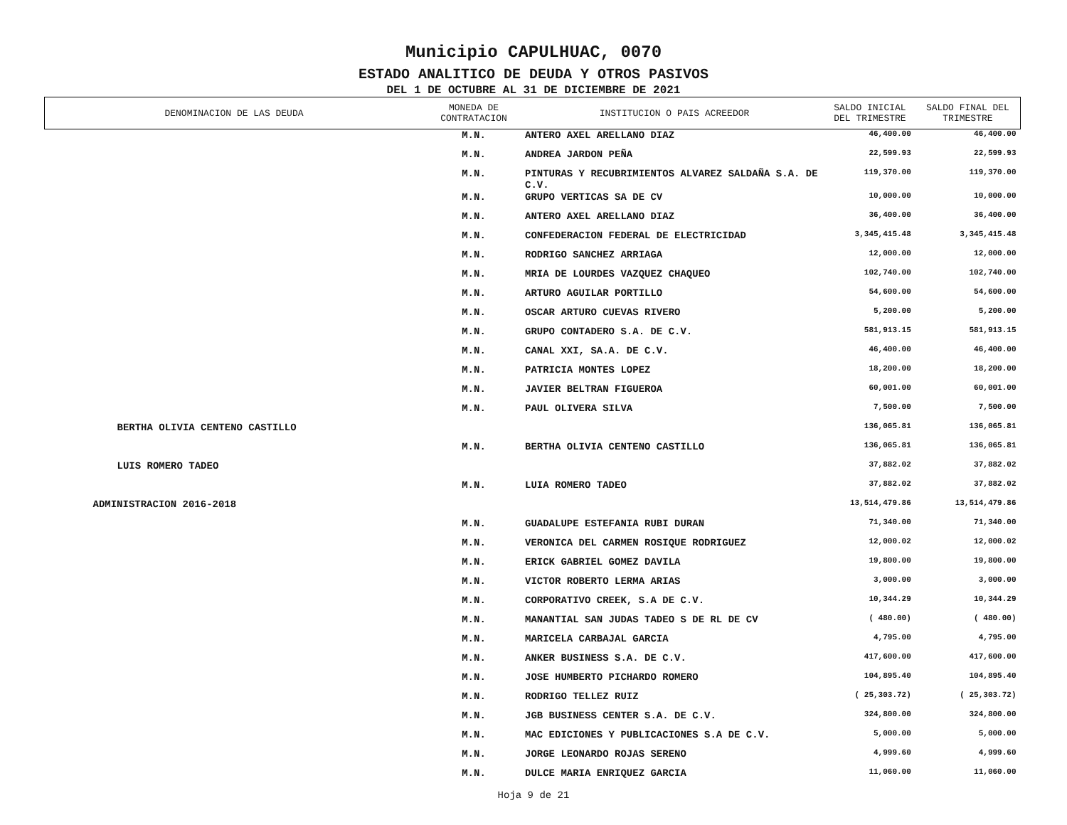Municipio CAPULHUAC, 0070
ESTADO ANALITICO DE DEUDA Y OTROS PASIVOS
DEL 1 DE OCTUBRE AL 31 DE DICIEMBRE DE 2021
| DENOMINACION DE LAS DEUDA | MONEDA DE CONTRATACION | INSTITUCION O PAIS ACREEDOR | SALDO INICIAL DEL TRIMESTRE | SALDO FINAL DEL TRIMESTRE |
| --- | --- | --- | --- | --- |
| | M.N. | ANTERO AXEL ARELLANO DIAZ | 46,400.00 | 46,400.00 |
| | M.N. | ANDREA JARDON PEÑA | 22,599.93 | 22,599.93 |
| | M.N. | PINTURAS Y RECUBRIMIENTOS ALVAREZ SALDAÑA S.A. DE C.V. | 119,370.00 | 119,370.00 |
| | M.N. | GRUPO VERTICAS SA DE CV | 10,000.00 | 10,000.00 |
| | M.N. | ANTERO AXEL ARELLANO DIAZ | 36,400.00 | 36,400.00 |
| | M.N. | CONFEDERACION FEDERAL DE ELECTRICIDAD | 3,345,415.48 | 3,345,415.48 |
| | M.N. | RODRIGO SANCHEZ ARRIAGA | 12,000.00 | 12,000.00 |
| | M.N. | MRIA DE LOURDES VAZQUEZ CHAQUEO | 102,740.00 | 102,740.00 |
| | M.N. | ARTURO AGUILAR PORTILLO | 54,600.00 | 54,600.00 |
| | M.N. | OSCAR ARTURO CUEVAS RIVERO | 5,200.00 | 5,200.00 |
| | M.N. | GRUPO CONTADERO S.A. DE C.V. | 581,913.15 | 581,913.15 |
| | M.N. | CANAL XXI, SA.A. DE C.V. | 46,400.00 | 46,400.00 |
| | M.N. | PATRICIA MONTES LOPEZ | 18,200.00 | 18,200.00 |
| | M.N. | JAVIER BELTRAN FIGUEROA | 60,001.00 | 60,001.00 |
| | M.N. | PAUL OLIVERA SILVA | 7,500.00 | 7,500.00 |
| BERTHA OLIVIA CENTENO CASTILLO | | | 136,065.81 | 136,065.81 |
| | M.N. | BERTHA OLIVIA CENTENO CASTILLO | 136,065.81 | 136,065.81 |
| LUIS ROMERO TADEO | | | 37,882.02 | 37,882.02 |
| | M.N. | LUIA ROMERO TADEO | 37,882.02 | 37,882.02 |
| ADMINISTRACION 2016-2018 | | | 13,514,479.86 | 13,514,479.86 |
| | M.N. | GUADALUPE ESTEFANIA RUBI DURAN | 71,340.00 | 71,340.00 |
| | M.N. | VERONICA DEL CARMEN ROSIQUE RODRIGUEZ | 12,000.02 | 12,000.02 |
| | M.N. | ERICK GABRIEL GOMEZ DAVILA | 19,800.00 | 19,800.00 |
| | M.N. | VICTOR ROBERTO LERMA ARIAS | 3,000.00 | 3,000.00 |
| | M.N. | CORPORATIVO CREEK, S.A DE C.V. | 10,344.29 | 10,344.29 |
| | M.N. | MANANTIAL SAN JUDAS TADEO S DE RL DE CV | ( 480.00) | ( 480.00) |
| | M.N. | MARICELA CARBAJAL GARCIA | 4,795.00 | 4,795.00 |
| | M.N. | ANKER BUSINESS S.A. DE C.V. | 417,600.00 | 417,600.00 |
| | M.N. | JOSE HUMBERTO PICHARDO ROMERO | 104,895.40 | 104,895.40 |
| | M.N. | RODRIGO TELLEZ RUIZ | ( 25,303.72) | ( 25,303.72) |
| | M.N. | JGB BUSINESS CENTER S.A. DE C.V. | 324,800.00 | 324,800.00 |
| | M.N. | MAC EDICIONES Y PUBLICACIONES S.A DE C.V. | 5,000.00 | 5,000.00 |
| | M.N. | JORGE LEONARDO ROJAS SERENO | 4,999.60 | 4,999.60 |
| | M.N. | DULCE MARIA ENRIQUEZ GARCIA | 11,060.00 | 11,060.00 |
Hoja 9 de 21